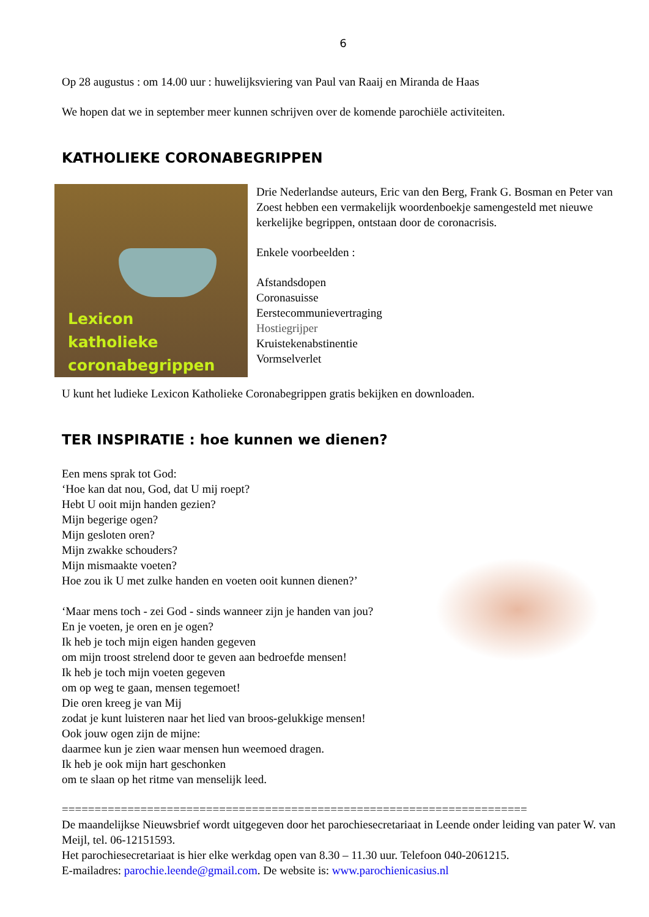6
Op 28 augustus : om 14.00 uur : huwelijksviering van Paul van Raaij en Miranda de Haas
We hopen dat we in september meer kunnen schrijven over de komende parochiële activiteiten.
KATHOLIEKE CORONABEGRIPPEN
Lexicon
katholieke
coronabegrippen
Drie Nederlandse auteurs, Eric van den Berg, Frank G. Bosman en Peter van Zoest hebben een vermakelijk woordenboekje samengesteld met nieuwe kerkelijke begrippen, ontstaan door de coronacrisis.
Enkele voorbeelden :
Afstandsdopen
Coronasuisse
Eerstecommunievertraging
Hostiegrijper
Kruistekenabstinentie
Vormselverlet
U kunt het ludieke Lexicon Katholieke Coronabegrippen gratis bekijken en downloaden.
TER INSPIRATIE : hoe kunnen we dienen?
Een mens sprak tot God:
‘Hoe kan dat nou, God, dat U mij roept?
Hebt U ooit mijn handen gezien?
Mijn begerige ogen?
Mijn gesloten oren?
Mijn zwakke schouders?
Mijn mismaakte voeten?
Hoe zou ik U met zulke handen en voeten ooit kunnen dienen?’
‘Maar mens toch - zei God - sinds wanneer zijn je handen van jou?
En je voeten, je oren en je ogen?
Ik heb je toch mijn eigen handen gegeven
om mijn troost strelend door te geven aan bedroefde mensen!
Ik heb je toch mijn voeten gegeven
om op weg te gaan, mensen tegemoet!
Die oren kreeg je van Mij
zodat je kunt luisteren naar het lied van broos-gelukkige mensen!
Ook jouw ogen zijn de mijne:
daarmee kun je zien waar mensen hun weemoed dragen.
Ik heb je ook mijn hart geschonken
om te slaan op het ritme van menselijk leed.
=======================================================================
De maandelijkse Nieuwsbrief wordt uitgegeven door het parochiesecretariaat in Leende onder leiding van pater W. van Meijl, tel. 06-12151593.
Het parochiesecretariaat is hier elke werkdag open van 8.30 – 11.30 uur. Telefoon 040-2061215.
E-mailadres: parochie.leende@gmail.com. De website is: www.parochienicasius.nl